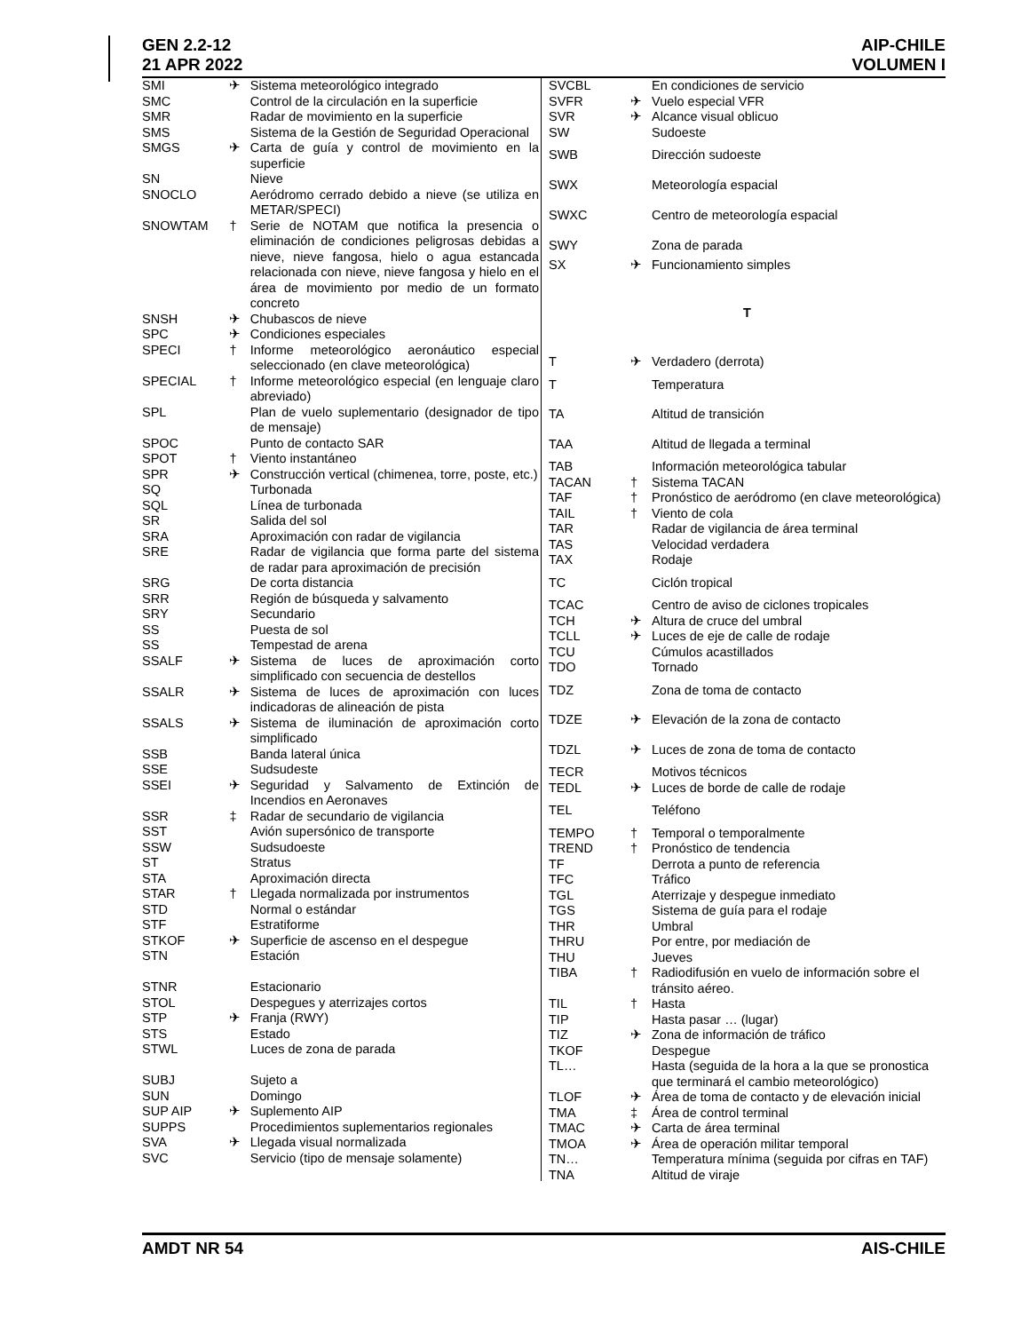GEN 2.2-12
21 APR 2022
AIP-CHILE
VOLUMEN I
| SMI | ✈ | Sistema meteorológico integrado |
| SMC | | Control de la circulación en la superficie |
| SMR | | Radar de movimiento en la superficie |
| SMS | | Sistema de la Gestión de Seguridad Operacional |
| SMGS | ✈ | Carta de guía y control de movimiento en la superficie |
| SN | | Nieve |
| SNOCLO | | Aeródromo cerrado debido a nieve (se utiliza en METAR/SPECI) |
| SNOWTAM | † | Serie de NOTAM que notifica la presencia o eliminación de condiciones peligrosas debidas a nieve, nieve fangosa, hielo o agua estancada relacionada con nieve, nieve fangosa y hielo en el área de movimiento por medio de un formato concreto |
| SNSH | ✈ | Chubascos de nieve |
| SPC | ✈ | Condiciones especiales |
| SPECI | † | Informe meteorológico aeronáutico especial seleccionado (en clave meteorológica) |
| SPECIAL | † | Informe meteorológico especial (en lenguaje claro abreviado) |
| SPL | | Plan de vuelo suplementario (designador de tipo de mensaje) |
| SPOC | | Punto de contacto SAR |
| SPOT | † | Viento instantáneo |
| SPR | ✈ | Construcción vertical (chimenea, torre, poste, etc.) |
| SQ | | Turbonada |
| SQL | | Línea de turbonada |
| SR | | Salida del sol |
| SRA | | Aproximación con radar de vigilancia |
| SRE | | Radar de vigilancia que forma parte del sistema de radar para aproximación de precisión |
| SRG | | De corta distancia |
| SRR | | Región de búsqueda y salvamento |
| SRY | | Secundario |
| SS | | Puesta de sol |
| SS | | Tempestad de arena |
| SSALF | ✈ | Sistema de luces de aproximación corto simplificado con secuencia de destellos |
| SSALR | ✈ | Sistema de luces de aproximación con luces indicadoras de alineación de pista |
| SSALS | ✈ | Sistema de iluminación de aproximación corto simplificado |
| SSB | | Banda lateral única |
| SSE | | Sudsudeste |
| SSEI | ✈ | Seguridad y Salvamento de Extinción de Incendios en Aeronaves |
| SSR | ‡ | Radar de secundario de vigilancia |
| SST | | Avión supersónico de transporte |
| SSW | | Sudsudoeste |
| ST | | Stratus |
| STA | | Aproximación directa |
| STAR | † | Llegada normalizada por instrumentos |
| STD | | Normal o estándar |
| STF | | Estratiforme |
| STKOF | ✈ | Superficie de ascenso en el despegue |
| STN | | Estación |
| STNR | | Estacionario |
| STOL | | Despegues y aterrizajes cortos |
| STP | ✈ | Franja (RWY) |
| STS | | Estado |
| STWL | | Luces de zona de parada |
| SUBJ | | Sujeto a |
| SUN | | Domingo |
| SUP AIP | ✈ | Suplemento AIP |
| SUPPS | | Procedimientos suplementarios regionales |
| SVA | ✈ | Llegada visual normalizada |
| SVC | | Servicio (tipo de mensaje solamente) |
| SVCBL | | En condiciones de servicio |
| SVFR | ✈ | Vuelo especial VFR |
| SVR | ✈ | Alcance visual oblicuo |
| SW | | Sudoeste |
| SWB | | Dirección sudoeste |
| SWX | | Meteorología espacial |
| SWXC | | Centro de meteorología espacial |
| SWY | | Zona de parada |
| SX | ✈ | Funcionamiento simples |
| T | | |
| T | ✈ | Verdadero (derrota) |
| T | | Temperatura |
| TA | | Altitud de transición |
| TAA | | Altitud de llegada a terminal |
| TAB | | Información meteorológica tabular |
| TACAN | † | Sistema TACAN |
| TAF | † | Pronóstico de aeródromo (en clave meteorológica) |
| TAIL | † | Viento de cola |
| TAR | | Radar de vigilancia de área terminal |
| TAS | | Velocidad verdadera |
| TAX | | Rodaje |
| TC | | Ciclón tropical |
| TCAC | | Centro de aviso de ciclones tropicales |
| TCH | ✈ | Altura de cruce del umbral |
| TCLL | ✈ | Luces de eje de calle de rodaje |
| TCU | | Cúmulos acastillados |
| TDO | | Tornado |
| TDZ | | Zona de toma de contacto |
| TDZE | ✈ | Elevación de la zona de contacto |
| TDZL | ✈ | Luces de zona de toma de contacto |
| TECR | | Motivos técnicos |
| TEDL | ✈ | Luces de borde de calle de rodaje |
| TEL | | Teléfono |
| TEMPO | † | Temporal o temporalmente |
| TREND | † | Pronóstico de tendencia |
| TF | | Derrota a punto de referencia |
| TFC | | Tráfico |
| TGL | | Aterrizaje y despegue inmediato |
| TGS | | Sistema de guía para el rodaje |
| THR | | Umbral |
| THRU | | Por entre, por mediación de |
| THU | | Jueves |
| TIBA | † | Radiodifusión en vuelo de información sobre el tránsito aéreo. |
| TIL | † | Hasta |
| TIP | | Hasta pasar … (lugar) |
| TIZ | ✈ | Zona de información de tráfico |
| TKOF | | Despegue |
| TL… | | Hasta (seguida de la hora a la que se pronostica que terminará el cambio meteorológico) |
| TLOF | ✈ | Área de toma de contacto y de elevación inicial |
| TMA | ‡ | Área de control terminal |
| TMAC | ✈ | Carta de área terminal |
| TMOA | ✈ | Área de operación militar temporal |
| TN… | | Temperatura mínima (seguida por cifras en TAF) |
| TNA | | Altitud de viraje |
AMDT NR 54 AIS-CHILE